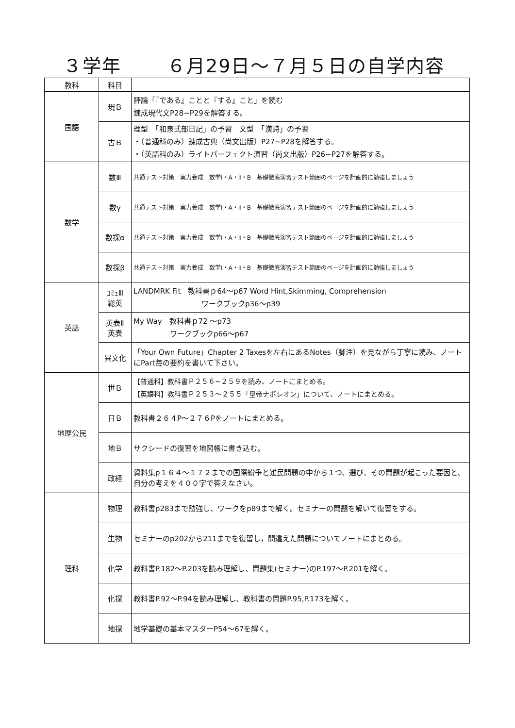３学年　　 ６月29日～７月５日の自学内容
| 教科 | 科目 | |
| --- | --- | --- |
| 国語 | 現Ｂ | 評論「『である』ことと『する』こと」を読む 錬成現代文P28~P29を解答する。 |
| | 古Ｂ | 理型 「和泉式部日記」の予習 文型 「漢詩」の予習 ・（普通科のみ）錬成古典（尚文出版）P27~P28を解答する。 ・（英語科のみ）ライトパーフェクト演習（尚文出版）P26~P27を解答する。 |
| 数学 | 数Ⅲ | 共通テスト対策 実力養成 数学Ⅰ・A・Ⅱ・B 基礎徹底演習テスト範囲のページを計画的に勉強しましょう |
| | 数γ | 共通テスト対策 実力養成 数学Ⅰ・A・Ⅱ・B 基礎徹底演習テスト範囲のページを計画的に勉強しましょう |
| | 数探α | 共通テスト対策 実力養成 数学Ⅰ・A・Ⅱ・B 基礎徹底演習テスト範囲のページを計画的に勉強しましょう |
| | 数探β | 共通テスト対策 実力養成 数学Ⅰ・A・Ⅱ・B 基礎徹底演習テスト範囲のページを計画的に勉強しましょう |
| 英語 | ｺﾐｭⅢ 総英 | LANDMRK Fit 教科書ｐ64～p67 Word Hint,Skimming, Comprehension ワークブックp36～p39 |
| | 英表Ⅱ 英表 | My Way 教科書ｐ72 ～p73 ワークブックp66～p67 |
| | 異文化 | 「Your Own Future」Chapter 2 Taxesを左右にあるNotes（脚注）を見ながら丁寧に読み、ノートにPart毎の要約を書いて下さい。 |
| 地歴公民 | 世Ｂ | 【普通科】教科書Ｐ２５６~２５９を読み、ノートにまとめる。 【英語科】教科書Ｐ２５３～２５５「皇帝ナポレオン」について、ノートにまとめる。 |
| | 日Ｂ | 教科書２６４P～２７６Pをノートにまとめる。 |
| | 地Ｂ | サクシードの復習を地図帳に書き込む。 |
| | 政経 | 資料集p１６４～１７２までの国際紛争と難民問題の中から１つ、選び、その問題が起こった要因と、自分の考えを４００字で答えなさい。 |
| 理科 | 物理 | 教科書p283まで勉強し、ワークをp89まで解く。セミナーの問題を解いて復習をする。 |
| | 生物 | セミナーのp202から211までを復習し，間違えた問題についてノートにまとめる。 |
| | 化学 | 教科書P.182～P.203を読み理解し、問題集(セミナー)のP.197～P.201を解く。 |
| | 化探 | 教科書P.92～P.94を読み理解し、教科書の問題P.95,P.173を解く。 |
| | 地探 | 地学基礎の基本マスターP54～67を解く。 |